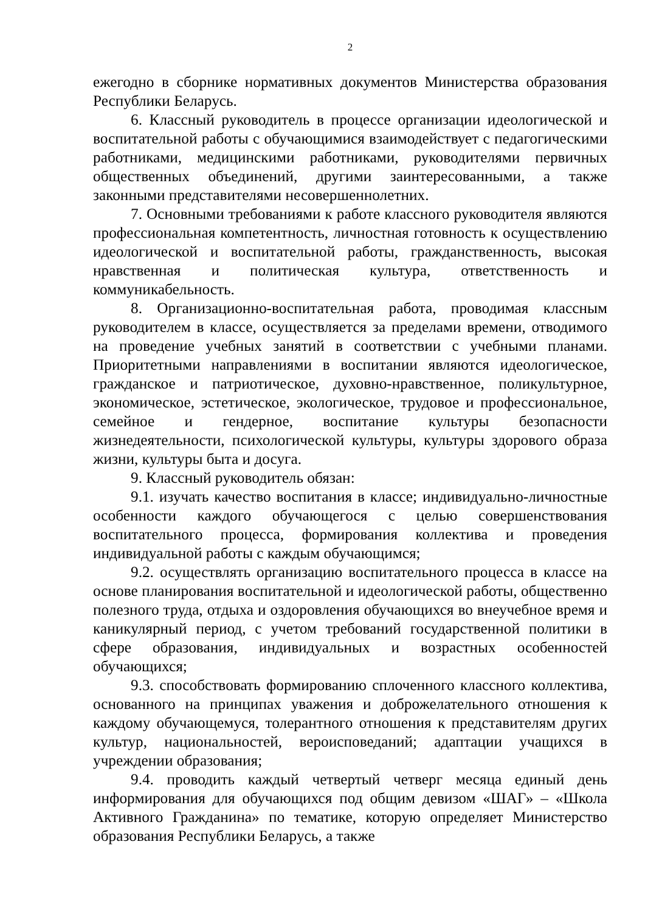2
ежегодно в сборнике нормативных документов Министерства образования Республики Беларусь.
6. Классный руководитель в процессе организации идеологической и воспитательной работы с обучающимися взаимодействует с педагогическими работниками, медицинскими работниками, руководителями первичных общественных объединений, другими заинтересованными, а также законными представителями несовершеннолетних.
7. Основными требованиями к работе классного руководителя являются профессиональная компетентность, личностная готовность к осуществлению идеологической и воспитательной работы, гражданственность, высокая нравственная и политическая культура, ответственность и коммуникабельность.
8. Организационно-воспитательная работа, проводимая классным руководителем в классе, осуществляется за пределами времени, отводимого на проведение учебных занятий в соответствии с учебными планами. Приоритетными направлениями в воспитании являются идеологическое, гражданское и патриотическое, духовно-нравственное, поликультурное, экономическое, эстетическое, экологическое, трудовое и профессиональное, семейное и гендерное, воспитание культуры безопасности жизнедеятельности, психологической культуры, культуры здорового образа жизни, культуры быта и досуга.
9. Классный руководитель обязан:
9.1. изучать качество воспитания в классе; индивидуально-личностные особенности каждого обучающегося с целью совершенствования воспитательного процесса, формирования коллектива и проведения индивидуальной работы с каждым обучающимся;
9.2. осуществлять организацию воспитательного процесса в классе на основе планирования воспитательной и идеологической работы, общественно полезного труда, отдыха и оздоровления обучающихся во внеучебное время и каникулярный период, с учетом требований государственной политики в сфере образования, индивидуальных и возрастных особенностей обучающихся;
9.3. способствовать формированию сплоченного классного коллектива, основанного на принципах уважения и доброжелательного отношения к каждому обучающемуся, толерантного отношения к представителям других культур, национальностей, вероисповеданий; адаптации учащихся в учреждении образования;
9.4. проводить каждый четвертый четверг месяца единый день информирования для обучающихся под общим девизом «ШАГ» – «Школа Активного Гражданина» по тематике, которую определяет Министерство образования Республики Беларусь, а также